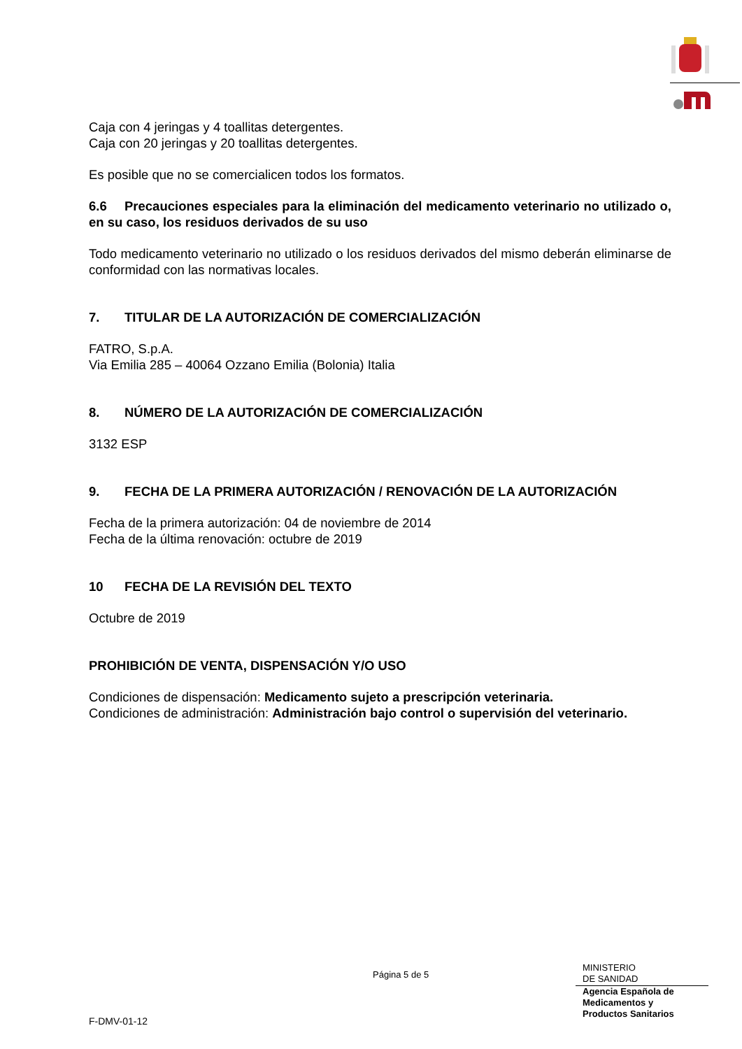Caja con 4 jeringas y 4 toallitas detergentes.
Caja con 20 jeringas y 20 toallitas detergentes.
Es posible que no se comercialicen todos los formatos.
6.6 Precauciones especiales para la eliminación del medicamento veterinario no utilizado o, en su caso, los residuos derivados de su uso
Todo medicamento veterinario no utilizado o los residuos derivados del mismo deberán eliminarse de conformidad con las normativas locales.
7. TITULAR DE LA AUTORIZACIÓN DE COMERCIALIZACIÓN
FATRO, S.p.A.
Via Emilia 285 – 40064 Ozzano Emilia (Bolonia) Italia
8. NÚMERO DE LA AUTORIZACIÓN DE COMERCIALIZACIÓN
3132 ESP
9. FECHA DE LA PRIMERA AUTORIZACIÓN / RENOVACIÓN DE LA AUTORIZACIÓN
Fecha de la primera autorización: 04 de noviembre de 2014
Fecha de la última renovación: octubre de 2019
10 FECHA DE LA REVISIÓN DEL TEXTO
Octubre de 2019
PROHIBICIÓN DE VENTA, DISPENSACIÓN Y/O USO
Condiciones de dispensación: Medicamento sujeto a prescripción veterinaria.
Condiciones de administración: Administración bajo control o supervisión del veterinario.
Página 5 de 5
MINISTERIO
DE SANIDAD
Agencia Española de
Medicamentos y
Productos Sanitarios
F-DMV-01-12